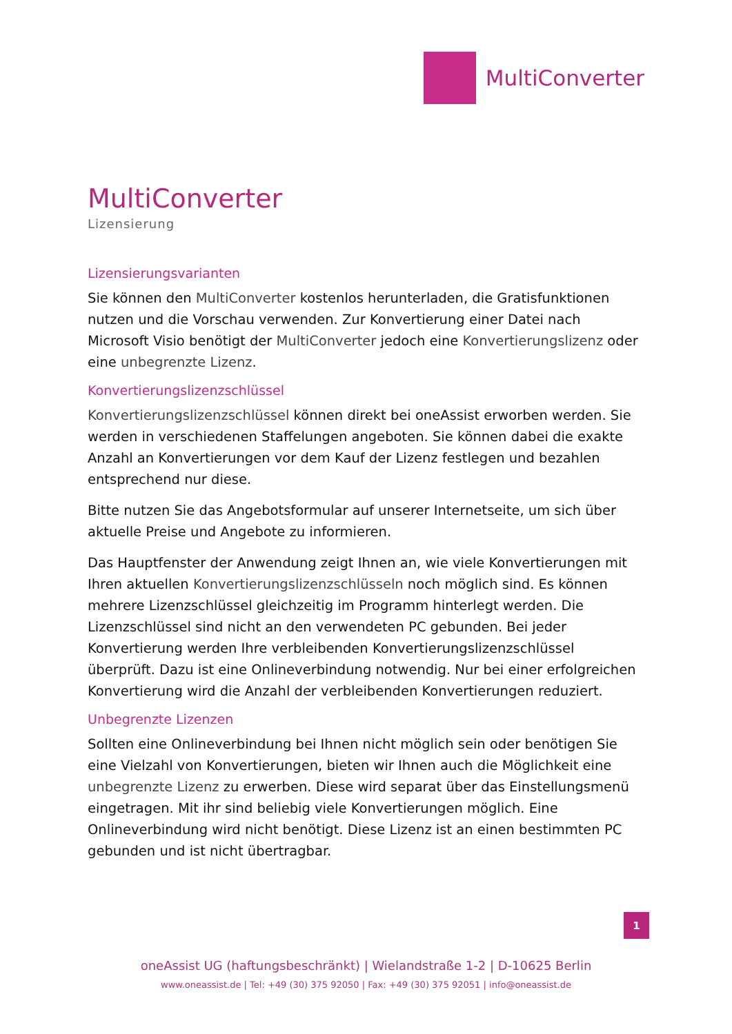MultiConverter
MultiConverter
Lizensierung
Lizensierungsvarianten
Sie können den MultiConverter kostenlos herunterladen, die Gratisfunktionen nutzen und die Vorschau verwenden. Zur Konvertierung einer Datei nach Microsoft Visio benötigt der MultiConverter jedoch eine Konvertierungslizenz oder eine unbegrenzte Lizenz.
Konvertierungslizenzschlüssel
Konvertierungslizenzschlüssel können direkt bei oneAssist erworben werden. Sie werden in verschiedenen Staffelungen angeboten. Sie können dabei die exakte Anzahl an Konvertierungen vor dem Kauf der Lizenz festlegen und bezahlen entsprechend nur diese.
Bitte nutzen Sie das Angebotsformular auf unserer Internetseite, um sich über aktuelle Preise und Angebote zu informieren.
Das Hauptfenster der Anwendung zeigt Ihnen an, wie viele Konvertierungen mit Ihren aktuellen Konvertierungslizenzschlüsseln noch möglich sind. Es können mehrere Lizenzschlüssel gleichzeitig im Programm hinterlegt werden. Die Lizenzschlüssel sind nicht an den verwendeten PC gebunden. Bei jeder Konvertierung werden Ihre verbleibenden Konvertierungslizenzschlüssel überprüft. Dazu ist eine Onlineverbindung notwendig. Nur bei einer erfolgreichen Konvertierung wird die Anzahl der verbleibenden Konvertierungen reduziert.
Unbegrenzte Lizenzen
Sollten eine Onlineverbindung bei Ihnen nicht möglich sein oder benötigen Sie eine Vielzahl von Konvertierungen, bieten wir Ihnen auch die Möglichkeit eine unbegrenzte Lizenz zu erwerben. Diese wird separat über das Einstellungsmenü eingetragen. Mit ihr sind beliebig viele Konvertierungen möglich. Eine Onlineverbindung wird nicht benötigt. Diese Lizenz ist an einen bestimmten PC gebunden und ist nicht übertragbar.
1
oneAssist UG (haftungsbeschränkt) | Wielandstraße 1-2 | D-10625 Berlin
www.oneassist.de | Tel: +49 (30) 375 92050 | Fax: +49 (30) 375 92051 | info@oneassist.de